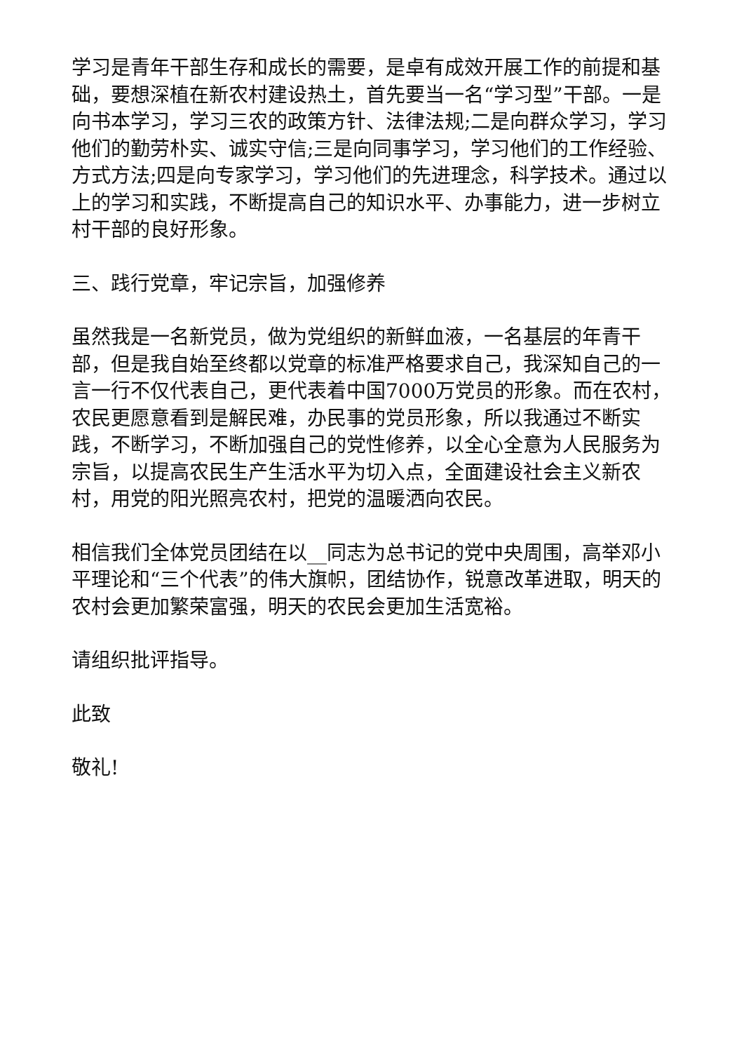学习是青年干部生存和成长的需要，是卓有成效开展工作的前提和基础，要想深植在新农村建设热土，首先要当一名“学习型”干部。一是向书本学习，学习三农的政策方针、法律法规;二是向群众学习，学习他们的勤劳朴实、诚实守信;三是向同事学习，学习他们的工作经验、方式方法;四是向专家学习，学习他们的先进理念，科学技术。通过以上的学习和实践，不断提高自己的知识水平、办事能力，进一步树立村干部的良好形象。
三、践行党章，牢记宗旨，加强修养
虽然我是一名新党员，做为党组织的新鲜血液，一名基层的年青干部，但是我自始至终都以党章的标准严格要求自己，我深知自己的一言一行不仅代表自己，更代表着中国7000万党员的形象。而在农村，农民更愿意看到是解民难，办民事的党员形象，所以我通过不断实践，不断学习，不断加强自己的党性修养，以全心全意为人民服务为宗旨，以提高农民生产生活水平为切入点，全面建设社会主义新农村，用党的阳光照亮农村，把党的温暖洒向农民。
相信我们全体党员团结在以__同志为总书记的党中央周围，高举邓小平理论和“三个代表”的伟大旗帜，团结协作，锐意改革进取，明天的农村会更加繁荣富强，明天的农民会更加生活宽裕。
请组织批评指导。
此致
敬礼!